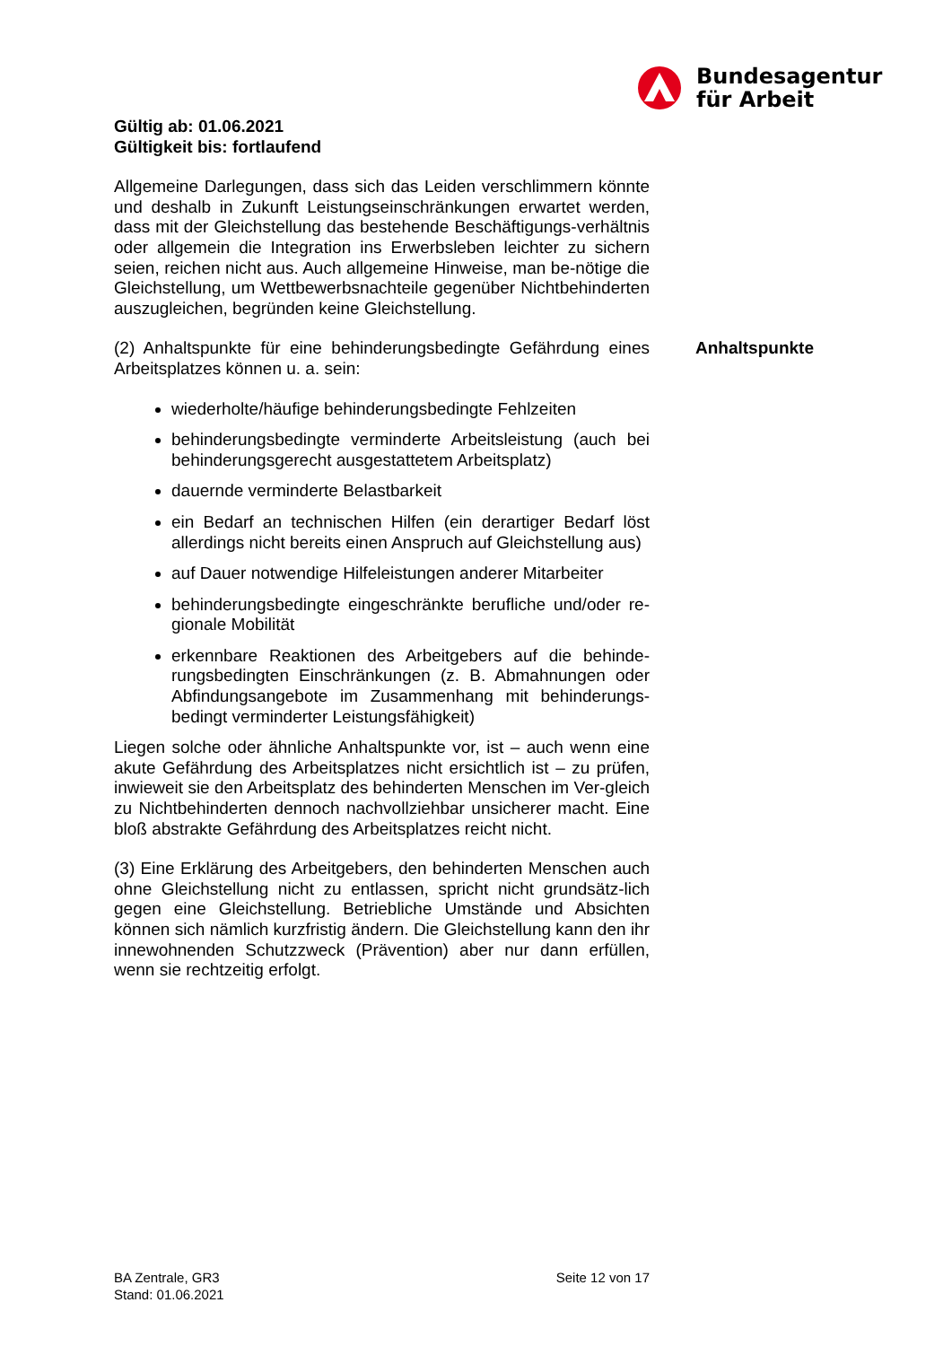Bundesagentur
für Arbeit
Gültig ab: 01.06.2021
Gültigkeit bis: fortlaufend
Allgemeine Darlegungen, dass sich das Leiden verschlimmern könnte und deshalb in Zukunft Leistungseinschränkungen erwartet werden, dass mit der Gleichstellung das bestehende Beschäftigungs-verhältnis oder allgemein die Integration ins Erwerbsleben leichter zu sichern seien, reichen nicht aus. Auch allgemeine Hinweise, man be-nötige die Gleichstellung, um Wettbewerbsnachteile gegenüber Nichtbehinderten auszugleichen, begründen keine Gleichstellung.
(2) Anhaltspunkte für eine behinderungsbedingte Gefährdung eines Arbeitsplatzes können u. a. sein:
wiederholte/häufige behinderungsbedingte Fehlzeiten
behinderungsbedingte verminderte Arbeitsleistung (auch bei behinderungsgerecht ausgestattetem Arbeitsplatz)
dauernde verminderte Belastbarkeit
ein Bedarf an technischen Hilfen (ein derartiger Bedarf löst allerdings nicht bereits einen Anspruch auf Gleichstellung aus)
auf Dauer notwendige Hilfeleistungen anderer Mitarbeiter
behinderungsbedingte eingeschränkte berufliche und/oder re-gionale Mobilität
erkennbare Reaktionen des Arbeitgebers auf die behinde-rungsbedingten Einschränkungen (z. B. Abmahnungen oder Abfindungsangebote im Zusammenhang mit behinderungs-bedingt verminderter Leistungsfähigkeit)
Liegen solche oder ähnliche Anhaltspunkte vor, ist – auch wenn eine akute Gefährdung des Arbeitsplatzes nicht ersichtlich ist – zu prüfen, inwieweit sie den Arbeitsplatz des behinderten Menschen im Ver-gleich zu Nichtbehinderten dennoch nachvollziehbar unsicherer macht. Eine bloß abstrakte Gefährdung des Arbeitsplatzes reicht nicht.
(3) Eine Erklärung des Arbeitgebers, den behinderten Menschen auch ohne Gleichstellung nicht zu entlassen, spricht nicht grundsätz-lich gegen eine Gleichstellung. Betriebliche Umstände und Absichten können sich nämlich kurzfristig ändern. Die Gleichstellung kann den ihr innewohnenden Schutzzweck (Prävention) aber nur dann erfüllen, wenn sie rechtzeitig erfolgt.
Anhaltspunkte
BA Zentrale, GR3
Stand: 01.06.2021
Seite 12 von 17